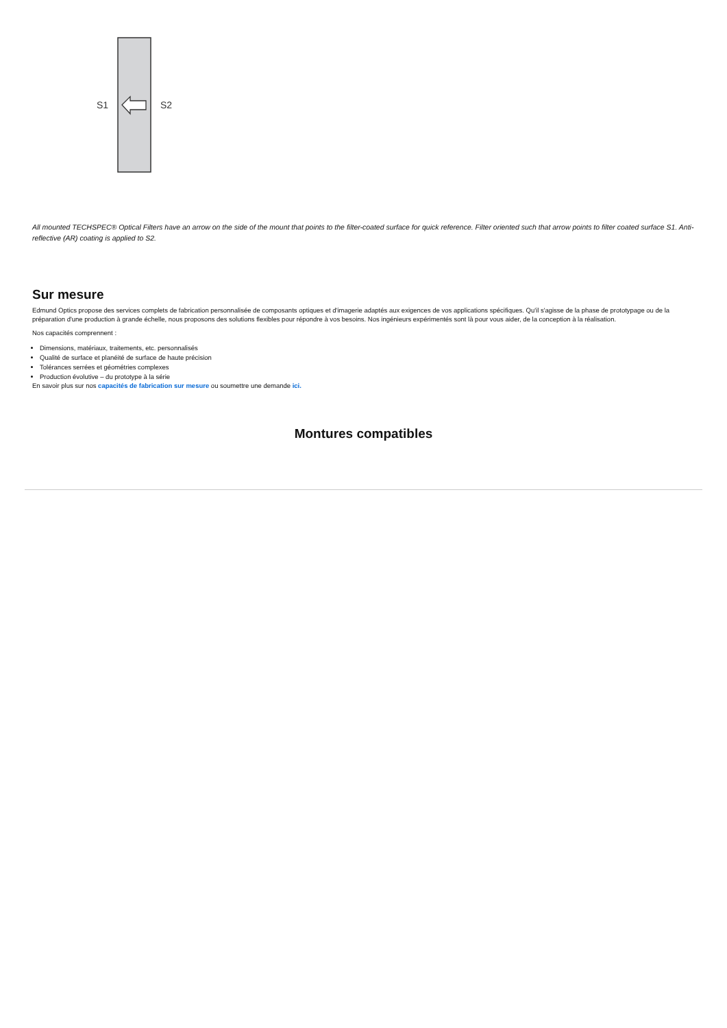S1
S2
All mounted TECHSPEC® Optical Filters have an arrow on the side of the mount that points to the filter-coated surface for quick reference. Filter oriented such that arrow points to filter coated surface S1. Anti-reflective (AR) coating is applied to S2.
Sur mesure
Edmund Optics propose des services complets de fabrication personnalisée de composants optiques et d'imagerie adaptés aux exigences de vos applications spécifiques. Qu'il s'agisse de la phase de prototypage ou de la préparation d'une production à grande échelle, nous proposons des solutions flexibles pour répondre à vos besoins. Nos ingénieurs expérimentés sont là pour vous aider, de la conception à la réalisation.
Nos capacités comprennent :
Dimensions, matériaux, traitements, etc. personnalisés
Qualité de surface et planéité de surface de haute précision
Tolérances serrées et géométries complexes
Production évolutive – du prototype à la série
En savoir plus sur nos capacités de fabrication sur mesure ou soumettre une demande ici.
Montures compatibles